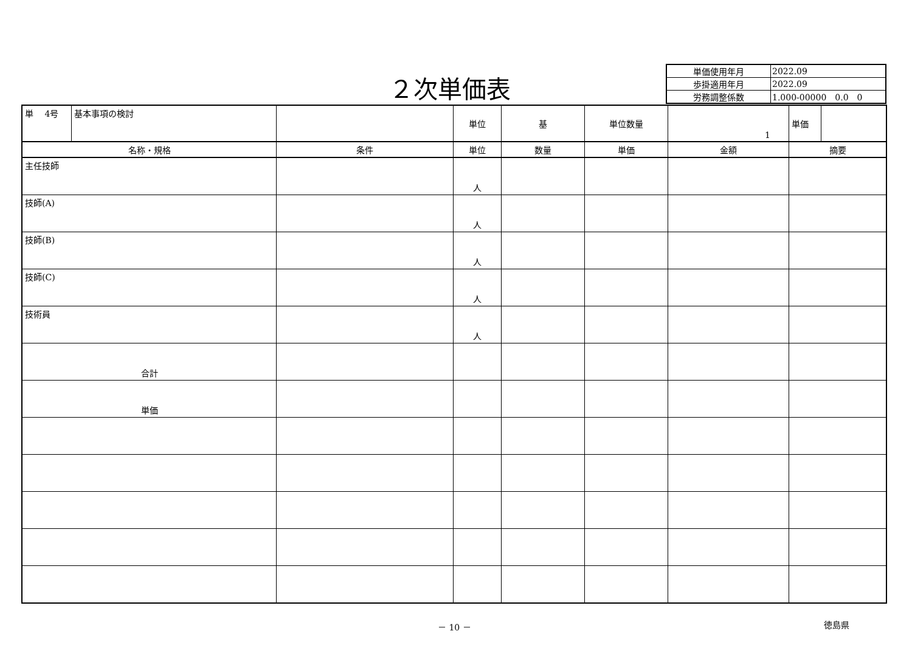２次単価表
| 単価使用年月 | 2022.09 |
| 歩掛適用年月 | 2022.09 |
| 労務調整係数 | 1.000-00000 0.0 0 |
| 単 4号 | 基本事項の検討 | | 単位 | 基 | 単位数量 | 1 | 単価 | |
| 名称・規格 | | 条件 | 単位 | 数量 | 単価 | 金額 | 摘要 | |
| 主任技師 | | | 人 | | | | | |
| 技師(A) | | | 人 | | | | | |
| 技師(B) | | | 人 | | | | | |
| 技師(C) | | | 人 | | | | | |
| 技術員 | | | 人 | | | | | |
| 合計 | | | | | | | | |
| 単価 | | | | | | | | |
－ 10 － 徳島県